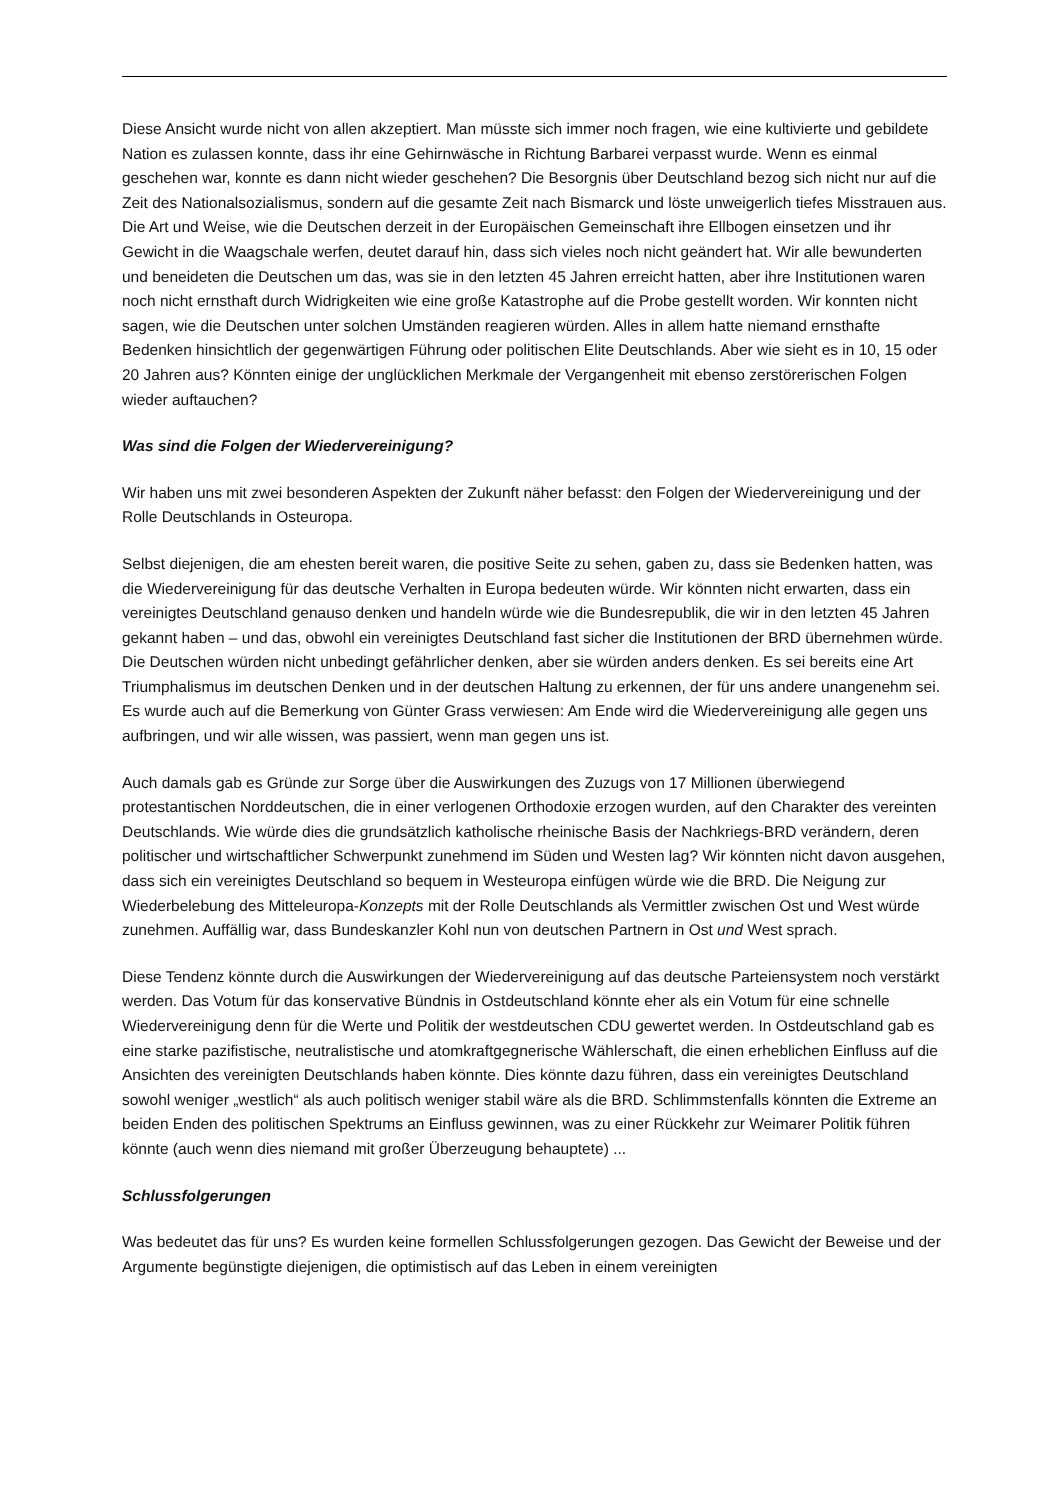Diese Ansicht wurde nicht von allen akzeptiert. Man müsste sich immer noch fragen, wie eine kultivierte und gebildete Nation es zulassen konnte, dass ihr eine Gehirnwäsche in Richtung Barbarei verpasst wurde. Wenn es einmal geschehen war, konnte es dann nicht wieder geschehen? Die Besorgnis über Deutschland bezog sich nicht nur auf die Zeit des Nationalsozialismus, sondern auf die gesamte Zeit nach Bismarck und löste unweigerlich tiefes Misstrauen aus. Die Art und Weise, wie die Deutschen derzeit in der Europäischen Gemeinschaft ihre Ellbogen einsetzen und ihr Gewicht in die Waagschale werfen, deutet darauf hin, dass sich vieles noch nicht geändert hat. Wir alle bewunderten und beneideten die Deutschen um das, was sie in den letzten 45 Jahren erreicht hatten, aber ihre Institutionen waren noch nicht ernsthaft durch Widrigkeiten wie eine große Katastrophe auf die Probe gestellt worden. Wir konnten nicht sagen, wie die Deutschen unter solchen Umständen reagieren würden. Alles in allem hatte niemand ernsthafte Bedenken hinsichtlich der gegenwärtigen Führung oder politischen Elite Deutschlands. Aber wie sieht es in 10, 15 oder 20 Jahren aus? Könnten einige der unglücklichen Merkmale der Vergangenheit mit ebenso zerstörerischen Folgen wieder auftauchen?
Was sind die Folgen der Wiedervereinigung?
Wir haben uns mit zwei besonderen Aspekten der Zukunft näher befasst: den Folgen der Wiedervereinigung und der Rolle Deutschlands in Osteuropa.
Selbst diejenigen, die am ehesten bereit waren, die positive Seite zu sehen, gaben zu, dass sie Bedenken hatten, was die Wiedervereinigung für das deutsche Verhalten in Europa bedeuten würde. Wir könnten nicht erwarten, dass ein vereinigtes Deutschland genauso denken und handeln würde wie die Bundesrepublik, die wir in den letzten 45 Jahren gekannt haben – und das, obwohl ein vereinigtes Deutschland fast sicher die Institutionen der BRD übernehmen würde. Die Deutschen würden nicht unbedingt gefährlicher denken, aber sie würden anders denken. Es sei bereits eine Art Triumphalismus im deutschen Denken und in der deutschen Haltung zu erkennen, der für uns andere unangenehm sei. Es wurde auch auf die Bemerkung von Günter Grass verwiesen: Am Ende wird die Wiedervereinigung alle gegen uns aufbringen, und wir alle wissen, was passiert, wenn man gegen uns ist.
Auch damals gab es Gründe zur Sorge über die Auswirkungen des Zuzugs von 17 Millionen überwiegend protestantischen Norddeutschen, die in einer verlogenen Orthodoxie erzogen wurden, auf den Charakter des vereinten Deutschlands. Wie würde dies die grundsätzlich katholische rheinische Basis der Nachkriegs-BRD verändern, deren politischer und wirtschaftlicher Schwerpunkt zunehmend im Süden und Westen lag? Wir könnten nicht davon ausgehen, dass sich ein vereinigtes Deutschland so bequem in Westeuropa einfügen würde wie die BRD. Die Neigung zur Wiederbelebung des Mitteleuropa-Konzepts mit der Rolle Deutschlands als Vermittler zwischen Ost und West würde zunehmen. Auffällig war, dass Bundeskanzler Kohl nun von deutschen Partnern in Ost und West sprach.
Diese Tendenz könnte durch die Auswirkungen der Wiedervereinigung auf das deutsche Parteiensystem noch verstärkt werden. Das Votum für das konservative Bündnis in Ostdeutschland könnte eher als ein Votum für eine schnelle Wiedervereinigung denn für die Werte und Politik der westdeutschen CDU gewertet werden. In Ostdeutschland gab es eine starke pazifistische, neutralistische und atomkraftgegnerische Wählerschaft, die einen erheblichen Einfluss auf die Ansichten des vereinigten Deutschlands haben könnte. Dies könnte dazu führen, dass ein vereinigtes Deutschland sowohl weniger „westlich“ als auch politisch weniger stabil wäre als die BRD. Schlimmstenfalls könnten die Extreme an beiden Enden des politischen Spektrums an Einfluss gewinnen, was zu einer Rückkehr zur Weimarer Politik führen könnte (auch wenn dies niemand mit großer Überzeugung behauptete) ...
Schlussfolgerungen
Was bedeutet das für uns? Es wurden keine formellen Schlussfolgerungen gezogen. Das Gewicht der Beweise und der Argumente begünstigte diejenigen, die optimistisch auf das Leben in einem vereinigten